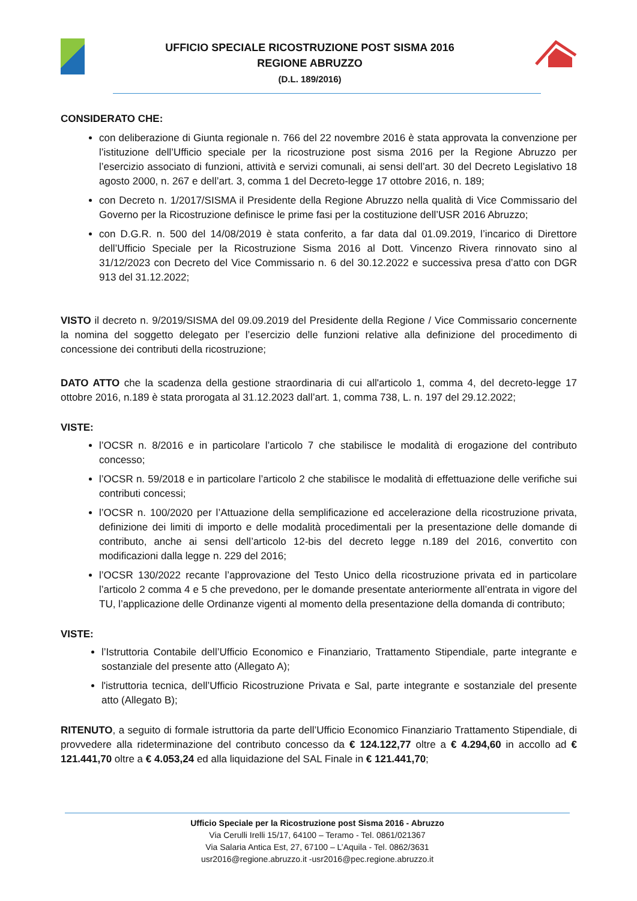UFFICIO SPECIALE RICOSTRUZIONE POST SISMA 2016
REGIONE ABRUZZO
(D.L. 189/2016)
CONSIDERATO CHE:
con deliberazione di Giunta regionale n. 766 del 22 novembre 2016 è stata approvata la convenzione per l’istituzione dell’Ufficio speciale per la ricostruzione post sisma 2016 per la Regione Abruzzo per l’esercizio associato di funzioni, attività e servizi comunali, ai sensi dell’art. 30 del Decreto Legislativo 18 agosto 2000, n. 267 e dell’art. 3, comma 1 del Decreto-legge 17 ottobre 2016, n. 189;
con Decreto n. 1/2017/SISMA il Presidente della Regione Abruzzo nella qualità di Vice Commissario del Governo per la Ricostruzione definisce le prime fasi per la costituzione dell’USR 2016 Abruzzo;
con D.G.R. n. 500 del 14/08/2019 è stata conferito, a far data dal 01.09.2019, l’incarico di Direttore dell’Ufficio Speciale per la Ricostruzione Sisma 2016 al Dott. Vincenzo Rivera rinnovato sino al 31/12/2023 con Decreto del Vice Commissario n. 6 del 30.12.2022 e successiva presa d’atto con DGR 913 del 31.12.2022;
VISTO il decreto n. 9/2019/SISMA del 09.09.2019 del Presidente della Regione / Vice Commissario concernente la nomina del soggetto delegato per l’esercizio delle funzioni relative alla definizione del procedimento di concessione dei contributi della ricostruzione;
DATO ATTO che la scadenza della gestione straordinaria di cui all'articolo 1, comma 4, del decreto-legge 17 ottobre 2016, n.189 è stata prorogata al 31.12.2023 dall’art. 1, comma 738, L. n. 197 del 29.12.2022;
VISTE:
l’OCSR n. 8/2016 e in particolare l’articolo 7 che stabilisce le modalità di erogazione del contributo concesso;
l’OCSR n. 59/2018 e in particolare l’articolo 2 che stabilisce le modalità di effettuazione delle verifiche sui contributi concessi;
l’OCSR n. 100/2020 per l’Attuazione della semplificazione ed accelerazione della ricostruzione privata, definizione dei limiti di importo e delle modalità procedimentali per la presentazione delle domande di contributo, anche ai sensi dell’articolo 12-bis del decreto legge n.189 del 2016, convertito con modificazioni dalla legge n. 229 del 2016;
l’OCSR 130/2022 recante l’approvazione del Testo Unico della ricostruzione privata ed in particolare l’articolo 2 comma 4 e 5 che prevedono, per le domande presentate anteriormente all’entrata in vigore del TU, l’applicazione delle Ordinanze vigenti al momento della presentazione della domanda di contributo;
VISTE:
l’Istruttoria Contabile dell’Ufficio Economico e Finanziario, Trattamento Stipendiale, parte integrante e sostanziale del presente atto (Allegato A);
l'istruttoria tecnica, dell’Ufficio Ricostruzione Privata e Sal, parte integrante e sostanziale del presente atto (Allegato B);
RITENUTO, a seguito di formale istruttoria da parte dell’Ufficio Economico Finanziario Trattamento Stipendiale, di provvedere alla rideterminazione del contributo concesso da € 124.122,77 oltre a € 4.294,60 in accollo ad € 121.441,70 oltre a € 4.053,24 ed alla liquidazione del SAL Finale in € 121.441,70;
Ufficio Speciale per la Ricostruzione post Sisma 2016 - Abruzzo
Via Cerulli Irelli 15/17, 64100 – Teramo - Tel. 0861/021367
Via Salaria Antica Est, 27, 67100 – L’Aquila - Tel. 0862/3631
usr2016@regione.abruzzo.it -usr2016@pec.regione.abruzzo.it